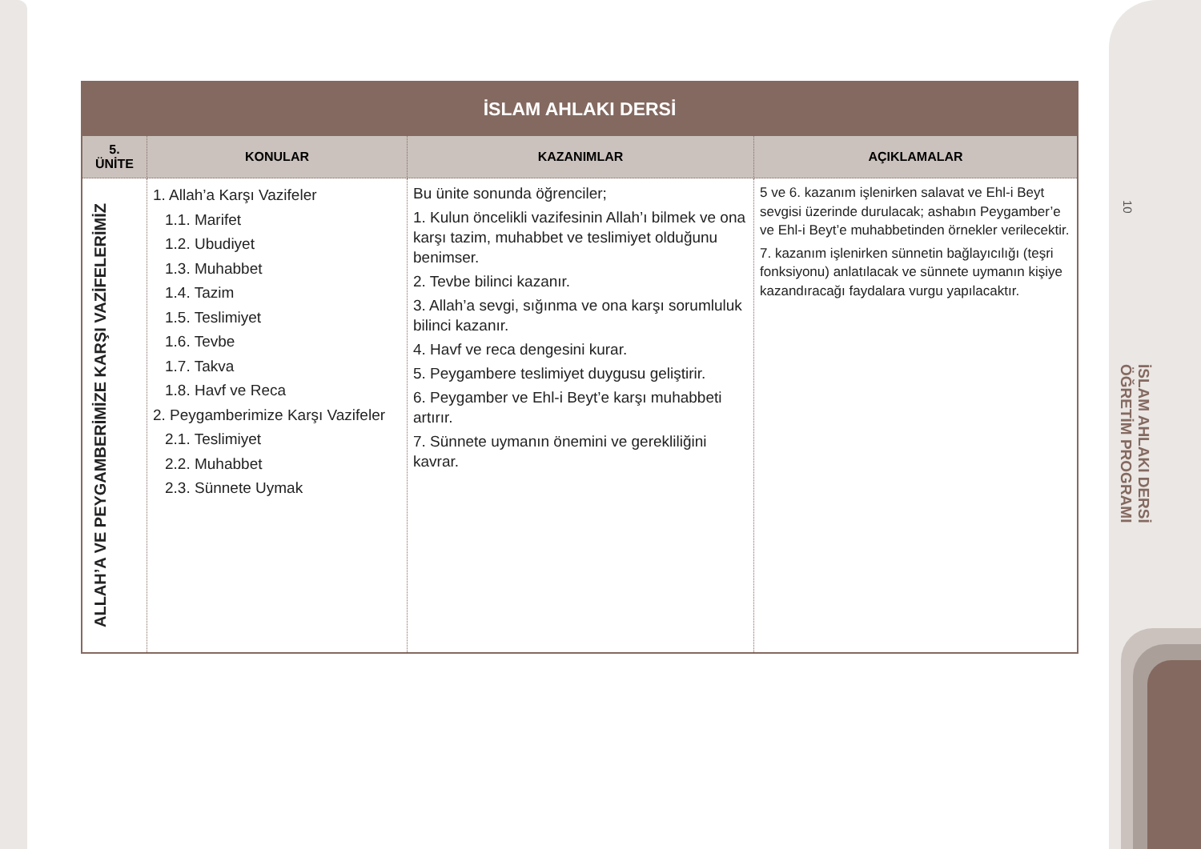10
İSLAM AHLAKI DERSİ
ÖĞRETİM PROGRAMI
| İSLAM AHLAKI DERSİ | | | |
| --- | --- | --- | --- |
| 5. ÜNİTE | KONULAR | KAZANIMLAR | AÇIKLAMALAR |
| ALLAH’A VE PEYGAMBERİMİZE KARŞI VAZİFELERİMİZ | 1. Allah’a Karşı Vazifeler 1.1. Marifet 1.2. Ubudiyet 1.3. Muhabbet 1.4. Tazim 1.5. Teslimiyet 1.6. Tevbe 1.7. Takva 1.8. Havf ve Reca 2. Peygamberimize Karşı Vazifeler 2.1. Teslimiyet 2.2. Muhabbet 2.3. Sünnete Uymak | Bu ünite sonunda öğrenciler; 1. Kulun öncelikli vazifesinin Allah’ı bilmek ve ona karşı tazim, muhabbet ve teslimiyet olduğunu benimser. 2. Tevbe bilinci kazanır. 3. Allah’a sevgi, sığınma ve ona karşı sorumluluk bilinci kazanır. 4. Havf ve reca dengesini kurar. 5. Peygambere teslimiyet duygusu geliştirir. 6. Peygamber ve Ehl-i Beyt’e karşı muhabbeti artırır. 7. Sünnete uymanın önemini ve gerekliliğini kavrar. | 5 ve 6. kazanım işlenirken salavat ve Ehl-i Beyt sevgisi üzerinde durulacak; ashabın Peygamber’e ve Ehl-i Beyt’e muhabbetinden örnekler verilecektir. 7. kazanım işlenirken sünnetin bağlayıcılığı (teşri fonksiyonu) anlatılacak ve sünnete uymanın kişiye kazandıracağı faydalara vurgu yapılacaktır. |